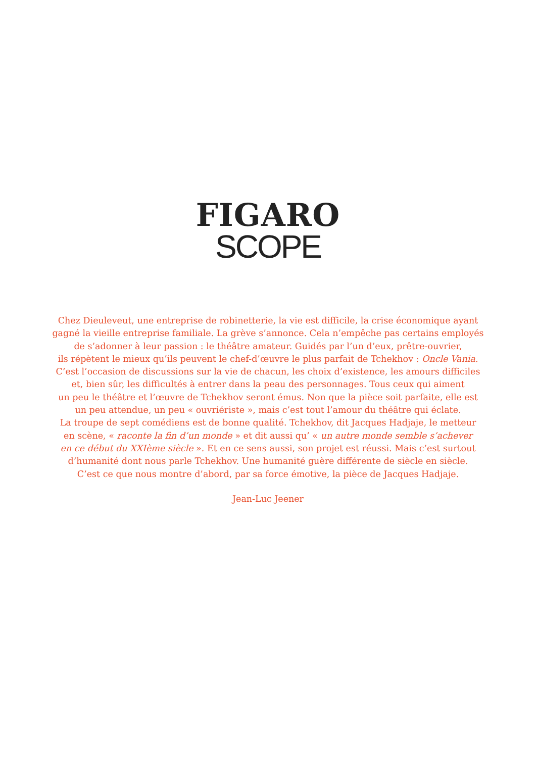FIGARO
SCOPE
Chez Dieuleveut, une entreprise de robinetterie, la vie est difficile, la crise économique ayant
gagné la vieille entreprise familiale. La grève s’annonce. Cela n’empêche pas certains employés
de s’adonner à leur passion : le théâtre amateur. Guidés par l’un d’eux, prêtre-ouvrier,
ils répètent le mieux qu’ils peuvent le chef-d’œuvre le plus parfait de Tchekhov : Oncle Vania.
C’est l’occasion de discussions sur la vie de chacun, les choix d’existence, les amours difficiles
et, bien sûr, les difficultés à entrer dans la peau des personnages. Tous ceux qui aiment
un peu le théâtre et l’œuvre de Tchekhov seront émus. Non que la pièce soit parfaite, elle est
un peu attendue, un peu « ouvriériste », mais c’est tout l’amour du théâtre qui éclate.
La troupe de sept comédiens est de bonne qualité. Tchekhov, dit Jacques Hadjaje, le metteur
en scène, « raconte la fin d’un monde » et dit aussi qu’ « un autre monde semble s’achever
en ce début du XXIème siècle ». Et en ce sens aussi, son projet est réussi. Mais c’est surtout
d’humanité dont nous parle Tchekhov. Une humanité guère différente de siècle en siècle.
C’est ce que nous montre d’abord, par sa force émotive, la pièce de Jacques Hadjaje.
Jean-Luc Jeener